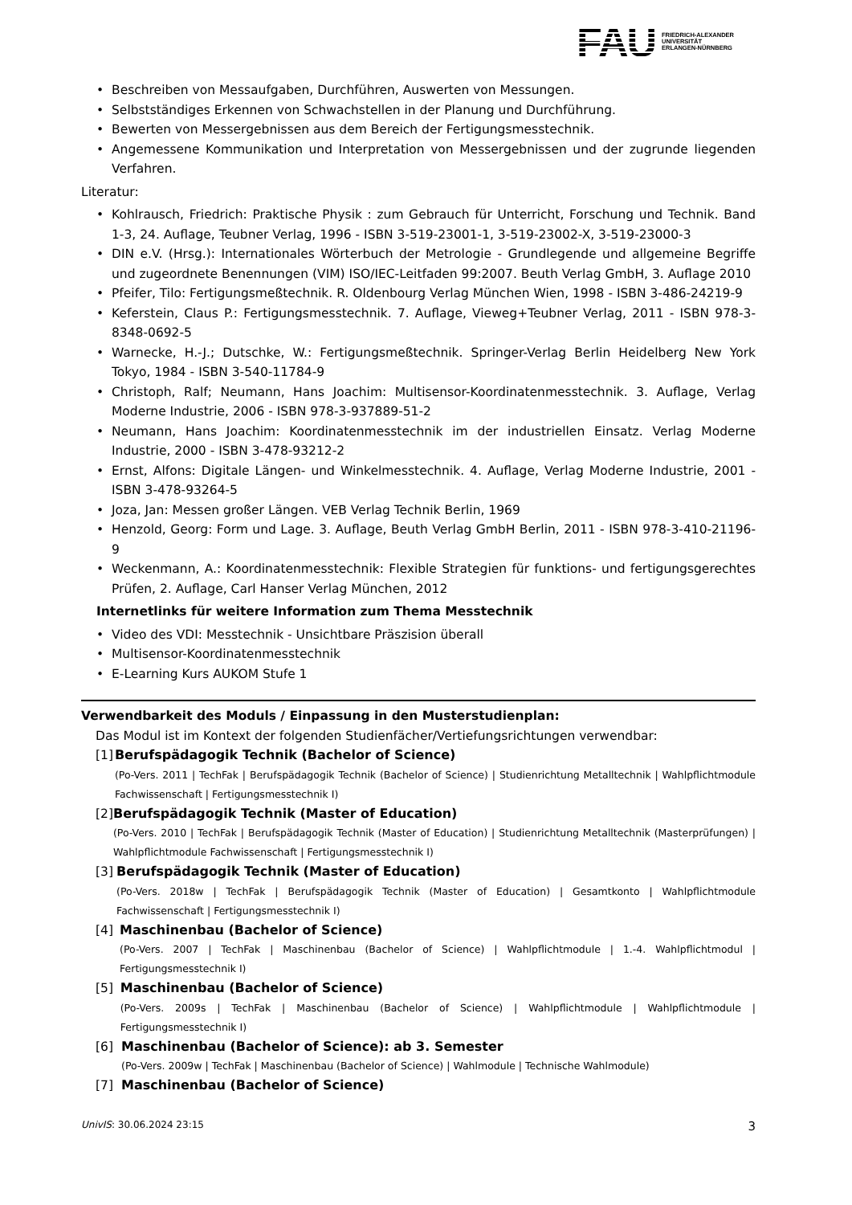FAU FRIEDRICH-ALEXANDER
UNIVERSITÄT
ERLANGEN-NÜRNBERG
Beschreiben von Messaufgaben, Durchführen, Auswerten von Messungen.
Selbstständiges Erkennen von Schwachstellen in der Planung und Durchführung.
Bewerten von Messergebnissen aus dem Bereich der Fertigungsmesstechnik.
Angemessene Kommunikation und Interpretation von Messergebnissen und der zugrunde liegenden Verfahren.
Literatur:
Kohlrausch, Friedrich: Praktische Physik : zum Gebrauch für Unterricht, Forschung und Technik. Band 1-3, 24. Auflage, Teubner Verlag, 1996 - ISBN 3-519-23001-1, 3-519-23002-X, 3-519-23000-3
DIN e.V. (Hrsg.): Internationales Wörterbuch der Metrologie - Grundlegende und allgemeine Begriffe und zugeordnete Benennungen (VIM) ISO/IEC-Leitfaden 99:2007. Beuth Verlag GmbH, 3. Auflage 2010
Pfeifer, Tilo: Fertigungsmeßtechnik. R. Oldenbourg Verlag München Wien, 1998 - ISBN 3-486-24219-9
Keferstein, Claus P.: Fertigungsmesstechnik. 7. Auflage, Vieweg+Teubner Verlag, 2011 - ISBN 978-3-8348-0692-5
Warnecke, H.-J.; Dutschke, W.: Fertigungsmeßtechnik. Springer-Verlag Berlin Heidelberg New York Tokyo, 1984 - ISBN 3-540-11784-9
Christoph, Ralf; Neumann, Hans Joachim: Multisensor-Koordinatenmesstechnik. 3. Auflage, Verlag Moderne Industrie, 2006 - ISBN 978-3-937889-51-2
Neumann, Hans Joachim: Koordinatenmesstechnik im der industriellen Einsatz. Verlag Moderne Industrie, 2000 - ISBN 3-478-93212-2
Ernst, Alfons: Digitale Längen- und Winkelmesstechnik. 4. Auflage, Verlag Moderne Industrie, 2001 - ISBN 3-478-93264-5
Joza, Jan: Messen großer Längen. VEB Verlag Technik Berlin, 1969
Henzold, Georg: Form und Lage. 3. Auflage, Beuth Verlag GmbH Berlin, 2011 - ISBN 978-3-410-21196-9
Weckenmann, A.: Koordinatenmesstechnik: Flexible Strategien für funktions- und fertigungsgerechtes Prüfen, 2. Auflage, Carl Hanser Verlag München, 2012
Internetlinks für weitere Information zum Thema Messtechnik
Video des VDI: Messtechnik - Unsichtbare Präszision überall
Multisensor-Koordinatenmesstechnik
E-Learning Kurs AUKOM Stufe 1
Verwendbarkeit des Moduls / Einpassung in den Musterstudienplan:
Das Modul ist im Kontext der folgenden Studienfächer/Vertiefungsrichtungen verwendbar:
[1] Berufspädagogik Technik (Bachelor of Science)
(Po-Vers. 2011 | TechFak | Berufspädagogik Technik (Bachelor of Science) | Studienrichtung Metalltechnik | Wahlpflichtmodule Fachwissenschaft | Fertigungsmesstechnik I)
[2] Berufspädagogik Technik (Master of Education)
(Po-Vers. 2010 | TechFak | Berufspädagogik Technik (Master of Education) | Studienrichtung Metalltechnik (Masterprüfungen) | Wahlpflichtmodule Fachwissenschaft | Fertigungsmesstechnik I)
[3] Berufspädagogik Technik (Master of Education)
(Po-Vers. 2018w | TechFak | Berufspädagogik Technik (Master of Education) | Gesamtkonto | Wahlpflichtmodule Fachwissenschaft | Fertigungsmesstechnik I)
[4] Maschinenbau (Bachelor of Science)
(Po-Vers. 2007 | TechFak | Maschinenbau (Bachelor of Science) | Wahlpflichtmodule | 1.-4. Wahlpflichtmodul | Fertigungsmesstechnik I)
[5] Maschinenbau (Bachelor of Science)
(Po-Vers. 2009s | TechFak | Maschinenbau (Bachelor of Science) | Wahlpflichtmodule | Wahlpflichtmodule | Fertigungsmesstechnik I)
[6] Maschinenbau (Bachelor of Science): ab 3. Semester
(Po-Vers. 2009w | TechFak | Maschinenbau (Bachelor of Science) | Wahlmodule | Technische Wahlmodule)
[7] Maschinenbau (Bachelor of Science)
UnivIS: 30.06.2024 23:15 3